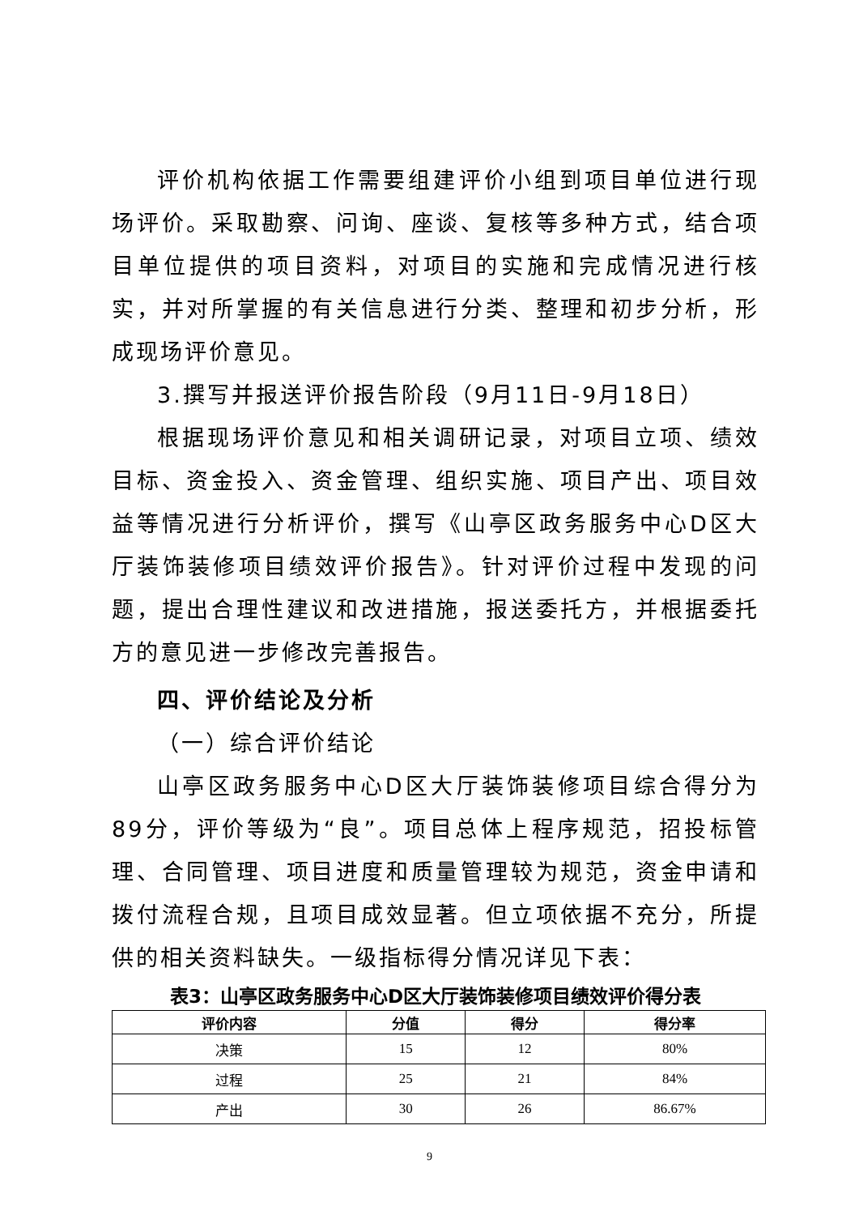评价机构依据工作需要组建评价小组到项目单位进行现场评价。采取勘察、问询、座谈、复核等多种方式，结合项目单位提供的项目资料，对项目的实施和完成情况进行核实，并对所掌握的有关信息进行分类、整理和初步分析，形成现场评价意见。
3.撰写并报送评价报告阶段（9月11日-9月18日）
根据现场评价意见和相关调研记录，对项目立项、绩效目标、资金投入、资金管理、组织实施、项目产出、项目效益等情况进行分析评价，撰写《山亭区政务服务中心D区大厅装饰装修项目绩效评价报告》。针对评价过程中发现的问题，提出合理性建议和改进措施，报送委托方，并根据委托方的意见进一步修改完善报告。
四、评价结论及分析
（一）综合评价结论
山亭区政务服务中心D区大厅装饰装修项目综合得分为89分，评价等级为“良”。项目总体上程序规范，招投标管理、合同管理、项目进度和质量管理较为规范，资金申请和拨付流程合规，且项目成效显著。但立项依据不充分，所提供的相关资料缺失。一级指标得分情况详见下表：
表3：山亭区政务服务中心D区大厅装饰装修项目绩效评价得分表
| 评价内容 | 分值 | 得分 | 得分率 |
| --- | --- | --- | --- |
| 决策 | 15 | 12 | 80% |
| 过程 | 25 | 21 | 84% |
| 产出 | 30 | 26 | 86.67% |
9